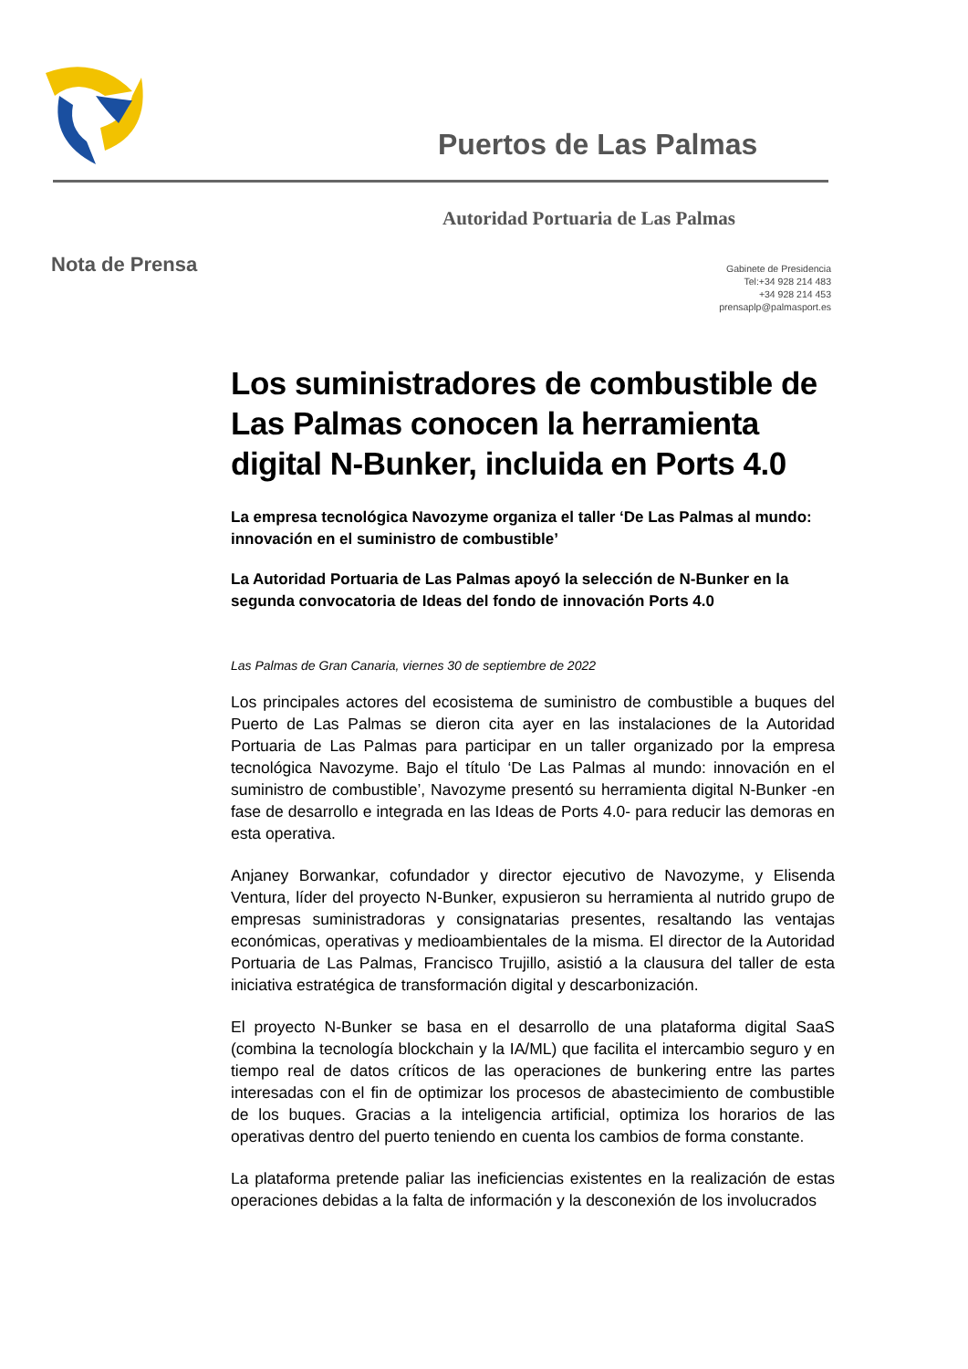Puertos de Las Palmas
Autoridad Portuaria de Las Palmas
Nota de Prensa
Gabinete de Presidencia
Tel:+34 928 214 483
+34 928 214 453
prensaplp@palmasport.es
Los suministradores de combustible de Las Palmas conocen la herramienta digital N-Bunker, incluida en Ports 4.0
La empresa tecnológica Navozyme organiza el taller ‘De Las Palmas al mundo: innovación en el suministro de combustible’
La Autoridad Portuaria de Las Palmas apoyó la selección de N-Bunker en la segunda convocatoria de Ideas del fondo de innovación Ports 4.0
Las Palmas de Gran Canaria, viernes 30 de septiembre de 2022
Los principales actores del ecosistema de suministro de combustible a buques del Puerto de Las Palmas se dieron cita ayer en las instalaciones de la Autoridad Portuaria de Las Palmas para participar en un taller organizado por la empresa tecnológica Navozyme. Bajo el título ‘De Las Palmas al mundo: innovación en el suministro de combustible’, Navozyme presentó su herramienta digital N-Bunker -en fase de desarrollo e integrada en las Ideas de Ports 4.0- para reducir las demoras en esta operativa.
Anjaney Borwankar, cofundador y director ejecutivo de Navozyme, y Elisenda Ventura, líder del proyecto N-Bunker, expusieron su herramienta al nutrido grupo de empresas suministradoras y consignatarias presentes, resaltando las ventajas económicas, operativas y medioambientales de la misma. El director de la Autoridad Portuaria de Las Palmas, Francisco Trujillo, asistió a la clausura del taller de esta iniciativa estratégica de transformación digital y descarbonización.
El proyecto N-Bunker se basa en el desarrollo de una plataforma digital SaaS (combina la tecnología blockchain y la IA/ML) que facilita el intercambio seguro y en tiempo real de datos críticos de las operaciones de bunkering entre las partes interesadas con el fin de optimizar los procesos de abastecimiento de combustible de los buques. Gracias a la inteligencia artificial, optimiza los horarios de las operativas dentro del puerto teniendo en cuenta los cambios de forma constante.
La plataforma pretende paliar las ineficiencias existentes en la realización de estas operaciones debidas a la falta de información y la desconexión de los involucrados